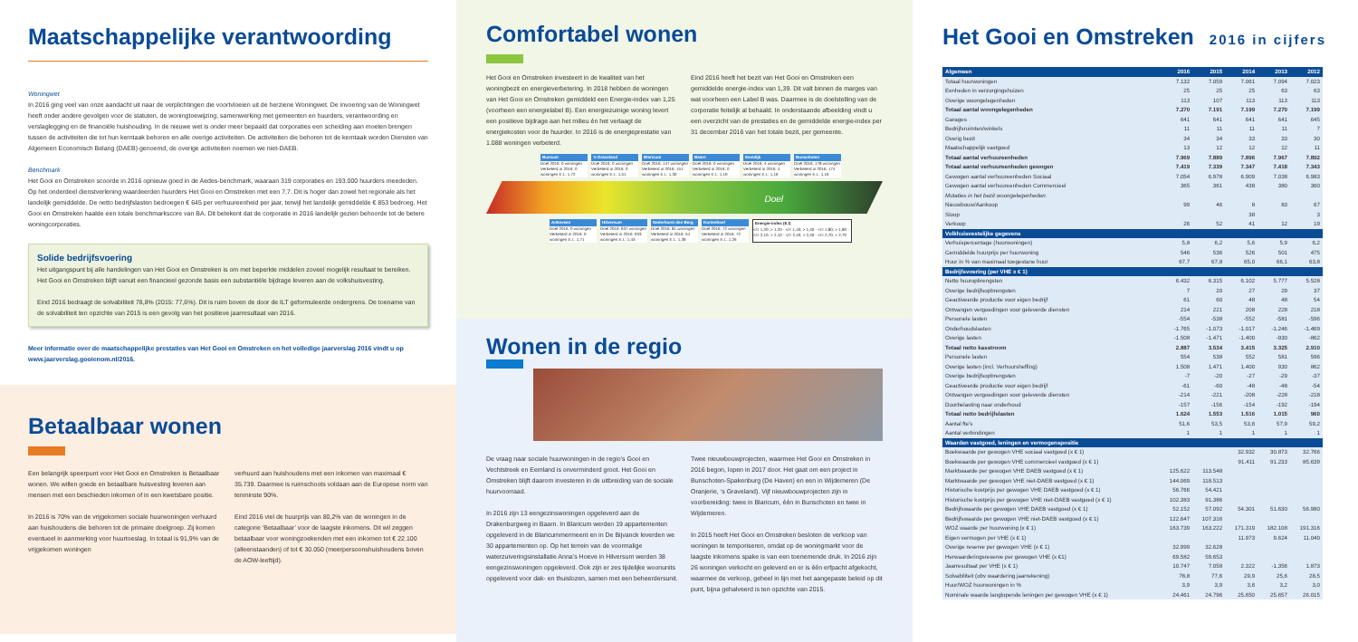Maatschappelijke verantwoording
Woningwet
In 2016 ging veel van onze aandacht uit naar de verplichtingen die voortvloeien uit de herziene Woningwet. De invoering van de Woningwet heeft onder andere gevolgen voor de statuten, de woningtoewijzing, samenwerking met gemeenten en huurders, verantwoording en verslaglegging en de financiële huishouding. In de nieuwe wet is onder meer bepaald dat corporaties een scheiding aan moeten brengen tussen de activiteiten die tot hun kerntaak behoren en alle overige activiteiten. De activiteiten die behoren tot de kerntaak worden Diensten van Algemeen Economisch Belang (DAEB) genoemd, de overige activiteiten noemen we niet-DAEB.
Benchmark
Het Gooi en Omstreken scoorde in 2016 opnieuw goed in de Aedes-benchmark, waaraan 319 corporaties en 193.000 huurders meededen. Op het onderdeel dienstverlening waardeerden huurders Het Gooi en Omstreken met een 7,7. Dit is hoger dan zowel het regionale als het landelijk gemiddelde. De netto bedrijfslasten bedroegen € 645 per verhuureenheid per jaar, terwijl het landelijk gemiddelde € 853 bedroeg. Het Gooi en Omstreken haalde een totale benchmarkscore van BA. Dit betekent dat de corporatie in 2016 landelijk gezien behoorde tot de betere woningcorporaties.
Solide bedrijfsvoering
Het uitgangspunt bij alle handelingen van Het Gooi en Omstreken is om met beperkte middelen zoveel mogelijk resultaat te bereiken. Het Gooi en Omstreken blijft vanuit een financieel gezonde basis een substantiële bijdrage leveren aan de volkshuisvesting.
Eind 2016 bedraagt de solvabiliteit 78,8% (2015: 77,6%). Dit is ruim boven de door de ILT geformuleerde ondergrens. De toename van de solvabiliteit ten opzichte van 2015 is een gevolg van het positieve jaarresultaat van 2016.
Meer informatie over de maatschappelijke prestaties van Het Gooi en Omstreken en het volledige jaarverslag 2016 vindt u op www.jaarverslag.gooienom.nl/2016.
Betaalbaar wonen
Een belangrijk speerpunt voor Het Gooi en Omstreken is Betaalbaar wonen. We willen goede en betaalbare huisvesting leveren aan mensen met een beschieden inkomen of in een kwetsbare positie.
In 2016 is 70% van de vrijgekomen sociale huurwoningen verhuurd aan huishoudens die behoren tot de primaire doelgroep. Zij komen eventueel in aanmerking voor huurtoeslag. In totaal is 91,9% van de vrijgekomen woningen
verhuurd aan huishoudens met een inkomen van maximaal € 35.739. Daarmee is ruimschoots voldaan aan de Europese norm van tenminste 90%.
Eind 2016 viel de huurprijs van 80,2% van de woningen in de categorie ‘Betaalbaar’ voor de laagste inkomens. Dit wil zeggen betaalbaar voor woningzoekenden met een inkomen tot € 22.100 (alleenstaanden) of tot € 30.050 (meerpersoonshuishoudens boven de AOW-leeftijd).
Comfortabel wonen
Het Gooi en Omstreken investeert in de kwaliteit van het woningbezit en energieverbetering. In 2018 hebben de woningen van Het Gooi en Omstreken gemiddeld een Energie-index van 1,25 (voorheen een energielabel B). Een energiezuinige woning levert een positieve bijdrage aan het milieu én het verlaagt de energiekosten voor de huurder. In 2016 is de energieprestatie van 1.088 woningen verbeterd.
Eind 2016 heeft het bezit van Het Gooi en Omstreken een gemiddelde energie-index van 1,39. Dit valt binnen de marges van wat voorheen een Label B was. Daarmee is de doelstelling van de corporatie feitelijk al behaald. In onderstaande afbeelding vindt u een overzicht van de prestaties en de gemiddelde energie-index per 31 december 2016 van het totale bezit, per gemeente.
Bussum
Doel 2016: 0 woningen Verbeterd in 2016: 0 woningen E.I.: 1,72
's-Graveland
Doel 2016: 0 woningen Verbeterd in 2016: 0 woningen E.I.: 1,51
Blaricum
Doel 2016: 147 woningen Verbeterd in 2016: 151 woningen E.I.: 1,30
Baarn
Doel 2016: 0 woningen Verbeterd in 2016: 0 woningen E.I.: 1,19
Eemdijk
Doel 2016: 4 woningen Verbeterd in 2016: 4 woningen E.I.: 1,16
Bunschoten
Doel 2016: 178 woningen Verbeterd in 2016: 174 woningen E.I.: 1,16
Doel
Ankeveen
Doel 2016: 0 woningen Verbeterd in 2016: 0 woningen E.I.: 1,71
Hilversum
Doel 2016: 637 woningen Verbeterd in 2016: 633 woningen E.I.: 1,43
Nederhorst den Berg
Doel 2016: 81 woningen Verbeterd in 2016: 54 woningen E.I.: 1,39
Kortenhoef
Doel 2016: 72 woningen Verbeterd in 2016: 72 woningen E.I.: 1,26
Energie-index (E.I)
</= 1,20; > 1,20 - </= 1,40; > 1,40 - </= 1,80; > 1,80 - </= 2,10; > 2,10 - </= 2,40; > 2,40 - </= 2,70; > 2,70
Wonen in de regio
De vraag naar sociale huurwoningen in de regio’s Gooi en Vechtstreek en Eemland is onverminderd groot. Het Gooi en Omstreken blijft daarom investeren in de uitbreiding van de sociale huurvoorraad.
In 2016 zijn 13 eengezinswoningen opgeleverd aan de Drakenburgweg in Baarn. In Blaricum werden 19 appartementen opgeleverd in de Blaricummermeent en in De Bijvanck leverden we 30 appartementen op. Op het terrein van de voormalige waterzuiveringsinstallatie Anna’s Hoeve in Hilversum werden 38 eengezinswoningen opgeleverd. Ook zijn er zes tijdelijke woonunits opgeleverd voor dak- en thuislozen, samen met een beheerdersunit.
Twee nieuwbouwprojecten, waarmee Het Gooi en Omstreken in 2016 begon, lopen in 2017 door. Het gaat om een project in Bunschoten-Spakenburg (De Haven) en een in Wijdemeren (De Oranjerie, ‘s Graveland). Vijf nieuwbouwprojecten zijn in voorbereiding: twee in Blaricum, één in Bunschoten en twee in Wijdemeren.
In 2015 heeft Het Gooi en Omstreken besloten de verkoop van woningen te temporiseren, omdat op de woningmarkt voor de laagste inkomens spake is van een toenemende druk. In 2016 zijn 26 woningen verkocht en geleverd en er is één erfpacht afgekocht, waarmee de verkoop, geheel in lijn met het aangepaste beleid op dit punt, bijna gehalveerd is ten opzichte van 2015.
Het Gooi en Omstreken 2016 in cijfers
| Algemeen | 2016 | 2015 | 2014 | 2013 | 2012 |
| --- | --- | --- | --- | --- | --- |
| Totaal huurwoningen | 7.132 | 7.059 | 7.061 | 7.094 | 7.023 |
| Eenheden in verzorgingshuizen | 25 | 25 | 25 | 63 | 63 |
| Overige woongelegenheden | 113 | 107 | 113 | 113 | 113 |
| Totaal aantal woongelegenheden | 7.270 | 7.191 | 7.199 | 7.270 | 7.199 |
| Garages | 641 | 641 | 641 | 641 | 645 |
| Bedrijfsruimten/winkels | 11 | 11 | 11 | 11 | 7 |
| Overig bezit | 34 | 34 | 33 | 33 | 30 |
| Maatschappelijk vastgoed | 13 | 12 | 12 | 12 | 11 |
| Totaal aantal verhuureenheden | 7.969 | 7.889 | 7.896 | 7.967 | 7.892 |
| Totaal aantal verhuureenheden gewogen | 7.419 | 7.339 | 7.347 | 7.418 | 7.343 |
| Gewogen aantal verhuureenheden Sociaal | 7.054 | 6.978 | 6.909 | 7.038 | 6.983 |
| Gewogen aantal verhuureenheden Commercieel | 365 | 361 | 438 | 380 | 360 |
| Mutaties in het bezit woongelegenheden: | | | | | |
| Nieuwbouw/Aankoop | 99 | 46 | 8 | 83 | 67 |
| Sloop | | | 38 | | 3 |
| Verkoop | 26 | 52 | 41 | 12 | 19 |
| Volkhuisvestelijke gegevens | | | | | |
| Verhuispercentage (huurwoningen) | 5,8 | 6,2 | 5,6 | 5,9 | 6,2 |
| Gemiddelde huurprijs per huurwoning | 546 | 536 | 526 | 501 | 475 |
| Huur in % van maximaal toegestane huur | 67,7 | 67,8 | 65,0 | 66,1 | 63,8 |
| Bedrijfsvoering (per VHE x € 1) | | | | | |
| Netto huuropbrengsten | 6.432 | 6.315 | 6.102 | 5.777 | 5.528 |
| Overige bedrijfsopbrengsten | 7 | 20 | 27 | 29 | 37 |
| Geactiveerde productie voor eigen bedrijf | 61 | 60 | 48 | 48 | 54 |
| Ontvangen vergoedingen voor geleverde diensten | 214 | 221 | 208 | 228 | 218 |
| Personele lasten | -554 | -538 | -552 | -581 | -596 |
| Onderhoudslasten | -1.765 | -1.073 | -1.017 | -1.246 | -1.469 |
| Overige lasten | -1.508 | -1.471 | -1.400 | -930 | -862 |
| Totaal netto kasstroom | 2.887 | 3.534 | 3.415 | 3.325 | 2.910 |
| Personele lasten | 554 | 538 | 552 | 581 | 596 |
| Overige lasten (incl. Verhuursheffing) | 1.508 | 1.471 | 1.400 | 930 | 862 |
| Overige bedrijfsopbrengsten | -7 | -20 | -27 | -29 | -37 |
| Geactiveerde productie voor eigen bedrijf | -61 | -60 | -48 | -48 | -54 |
| Ontvangen vergoedingen voor geleverde diensten | -214 | -221 | -208 | -228 | -218 |
| Doorbelasting naar onderhoud | -157 | -156 | -154 | -192 | -194 |
| Totaal netto bedrijfslasten | 1.624 | 1.553 | 1.516 | 1.015 | 960 |
| Aantal fte's | 51,6 | 53,5 | 53,6 | 57,9 | 59,2 |
| Aantal verbindingen | 1 | 1 | 1 | 1 | 1 |
| Waarden vastgoed, leningen en vermogenspositie | | | | | |
| Boekwaarde per gewogen VHE sociaal vastgoed (x € 1) | | | 32.932 | 30.873 | 32.766 |
| Boekwaarde per gewogen VHE commercieel vastgoed (x € 1) | | | 91.411 | 91.233 | 85.639 |
| Marktwaarde per gewogen VHE DAEB vastgoed (x € 1) | 125.622 | 113.548 | | | |
| Marktwaarde per gewogen VHE niet-DAEB vastgoed (x € 1) | 144.069 | 118.513 | | | |
| Historische kostprijs per gewogen VHE DAEB vastgoed (x € 1) | 56.766 | 54.421 | | | |
| Historische kostprijs per gewogen VHE niet-DAEB vastgoed (x € 1) | 102.383 | 91.386 | | | |
| Bedrijfswaarde per gewogen VHE DAEB vastgoed (x € 1) | 52.152 | 57.092 | 54.301 | 51.630 | 56.980 |
| Bedrijfswaarde per gewogen VHE niet-DAEB vastgoed (x € 1) | 122.647 | 107.316 | | | |
| WOZ waarde per huurwoning (x € 1) | 163.739 | 163.222 | 171.319 | 182.108 | 191.316 |
| Eigen vermogen per VHE (x € 1) | | | 11.973 | 9.624 | 11.040 |
| Overige reserve per gewogen VHE (x € 1) | 32.999 | 32.628 | | | |
| Herwaarderingsreserve per gewogen VHE (x €1) | 69.582 | 59.653 | | | |
| Jaarresultaat per VHE (x € 1) | 10.747 | 7.058 | 2.322 | -1.356 | 1.873 |
| Solvabiliteit (obv waardering jaarrekening) | 78,8 | 77,6 | 29,9 | 25,6 | 28,5 |
| Huur/WOZ huurwoningen in % | 3,9 | 3,9 | 3,6 | 3,2 | 3,0 |
| Nominale waarde langlopende leningen per gewogen VHE (x € 1) | 24.461 | 24.796 | 25.650 | 25.657 | 26.015 |